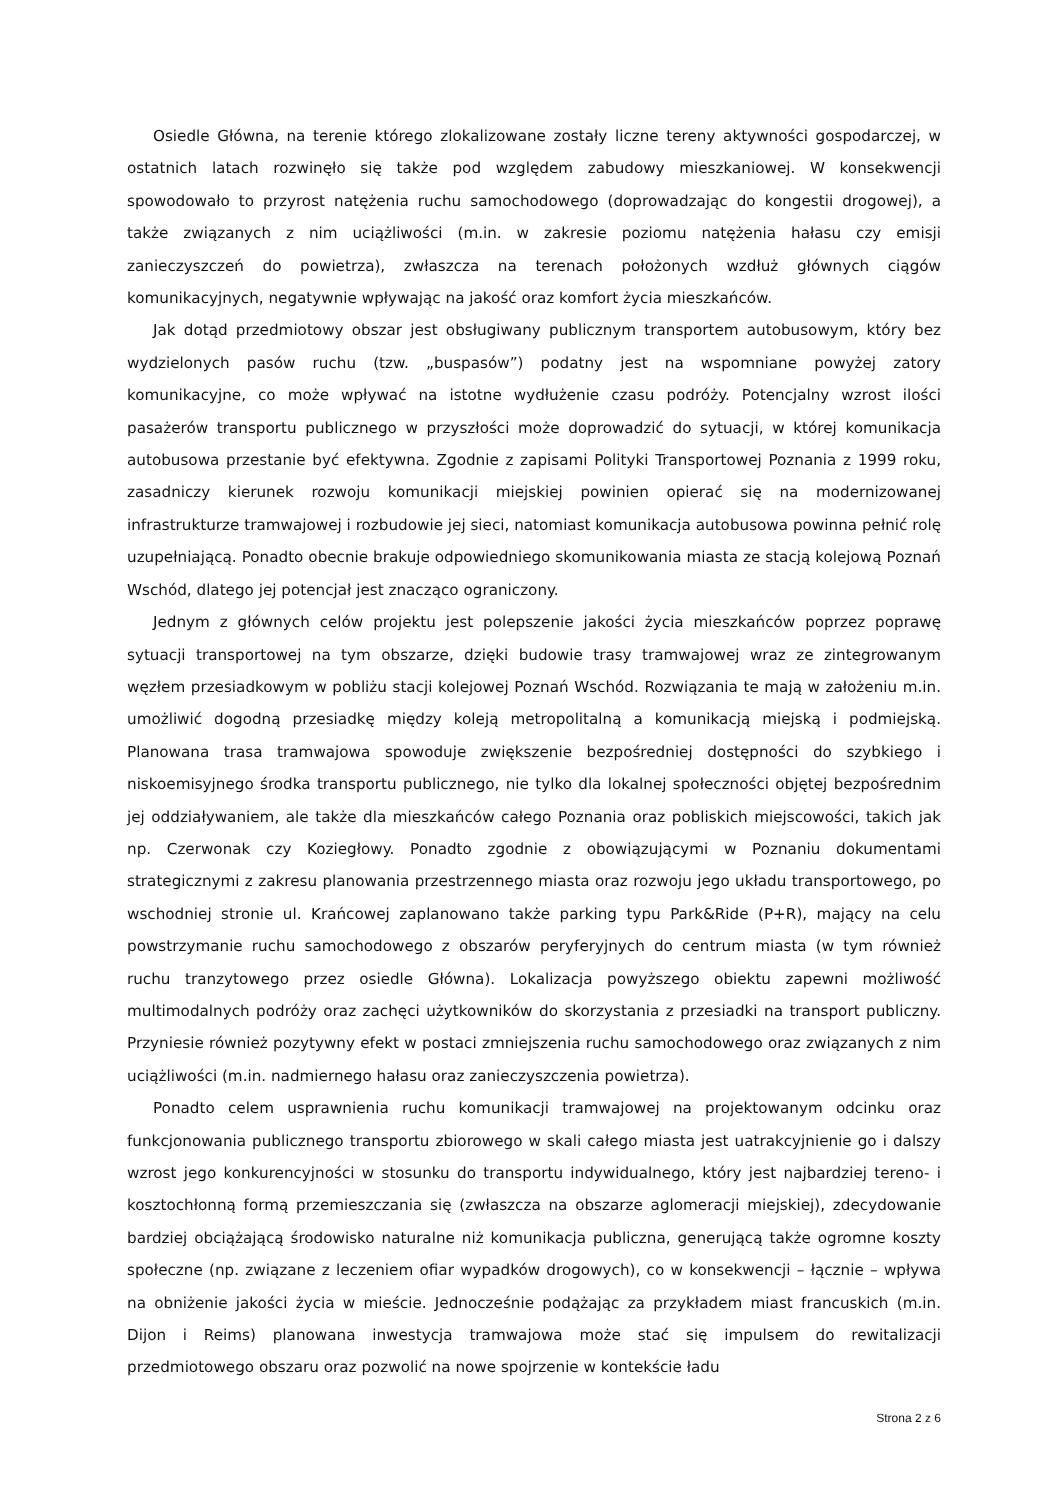Osiedle Główna, na terenie którego zlokalizowane zostały liczne tereny aktywności gospodarczej, w ostatnich latach rozwinęło się także pod względem zabudowy mieszkaniowej. W konsekwencji spowodowało to przyrost natężenia ruchu samochodowego (doprowadzając do kongestii drogowej), a także związanych z nim uciążliwości (m.in. w zakresie poziomu natężenia hałasu czy emisji zanieczyszczeń do powietrza), zwłaszcza na terenach położonych wzdłuż głównych ciągów komunikacyjnych, negatywnie wpływając na jakość oraz komfort życia mieszkańców.
Jak dotąd przedmiotowy obszar jest obsługiwany publicznym transportem autobusowym, który bez wydzielonych pasów ruchu (tzw. „buspasów”) podatny jest na wspomniane powyżej zatory komunikacyjne, co może wpływać na istotne wydłużenie czasu podróży. Potencjalny wzrost ilości pasażerów transportu publicznego w przyszłości może doprowadzić do sytuacji, w której komunikacja autobusowa przestanie być efektywna. Zgodnie z zapisami Polityki Transportowej Poznania z 1999 roku, zasadniczy kierunek rozwoju komunikacji miejskiej powinien opierać się na modernizowanej infrastrukturze tramwajowej i rozbudowie jej sieci, natomiast komunikacja autobusowa powinna pełnić rolę uzupełniającą. Ponadto obecnie brakuje odpowiedniego skomunikowania miasta ze stacją kolejową Poznań Wschód, dlatego jej potencjał jest znacząco ograniczony.
Jednym z głównych celów projektu jest polepszenie jakości życia mieszkańców poprzez poprawę sytuacji transportowej na tym obszarze, dzięki budowie trasy tramwajowej wraz ze zintegrowanym węzłem przesiadkowym w pobliżu stacji kolejowej Poznań Wschód. Rozwiązania te mają w założeniu m.in. umożliwić dogodną przesiadkę między koleją metropolitalną a komunikacją miejską i podmiejską. Planowana trasa tramwajowa spowoduje zwiększenie bezpośredniej dostępności do szybkiego i niskoemisyjnego środka transportu publicznego, nie tylko dla lokalnej społeczności objętej bezpośrednim jej oddziaływaniem, ale także dla mieszkańców całego Poznania oraz pobliskich miejscowości, takich jak np. Czerwonak czy Koziegłowy. Ponadto zgodnie z obowiązującymi w Poznaniu dokumentami strategicznymi z zakresu planowania przestrzennego miasta oraz rozwoju jego układu transportowego, po wschodniej stronie ul. Krańcowej zaplanowano także parking typu Park&Ride (P+R), mający na celu powstrzymanie ruchu samochodowego z obszarów peryferyjnych do centrum miasta (w tym również ruchu tranzytowego przez osiedle Główna). Lokalizacja powyższego obiektu zapewni możliwość multimodalnych podróży oraz zachęci użytkowników do skorzystania z przesiadki na transport publiczny. Przyniesie również pozytywny efekt w postaci zmniejszenia ruchu samochodowego oraz związanych z nim uciążliwości (m.in. nadmiernego hałasu oraz zanieczyszczenia powietrza).
Ponadto celem usprawnienia ruchu komunikacji tramwajowej na projektowanym odcinku oraz funkcjonowania publicznego transportu zbiorowego w skali całego miasta jest uatrakcyjnienie go i dalszy wzrost jego konkurencyjności w stosunku do transportu indywidualnego, który jest najbardziej tereno- i kosztochłonną formą przemieszczania się (zwłaszcza na obszarze aglomeracji miejskiej), zdecydowanie bardziej obciążającą środowisko naturalne niż komunikacja publiczna, generującą także ogromne koszty społeczne (np. związane z leczeniem ofiar wypadków drogowych), co w konsekwencji – łącznie – wpływa na obniżenie jakości życia w mieście. Jednocześnie podążając za przykładem miast francuskich (m.in. Dijon i Reims) planowana inwestycja tramwajowa może stać się impulsem do rewitalizacji przedmiotowego obszaru oraz pozwolić na nowe spojrzenie w kontekście ładu
Strona 2 z 6